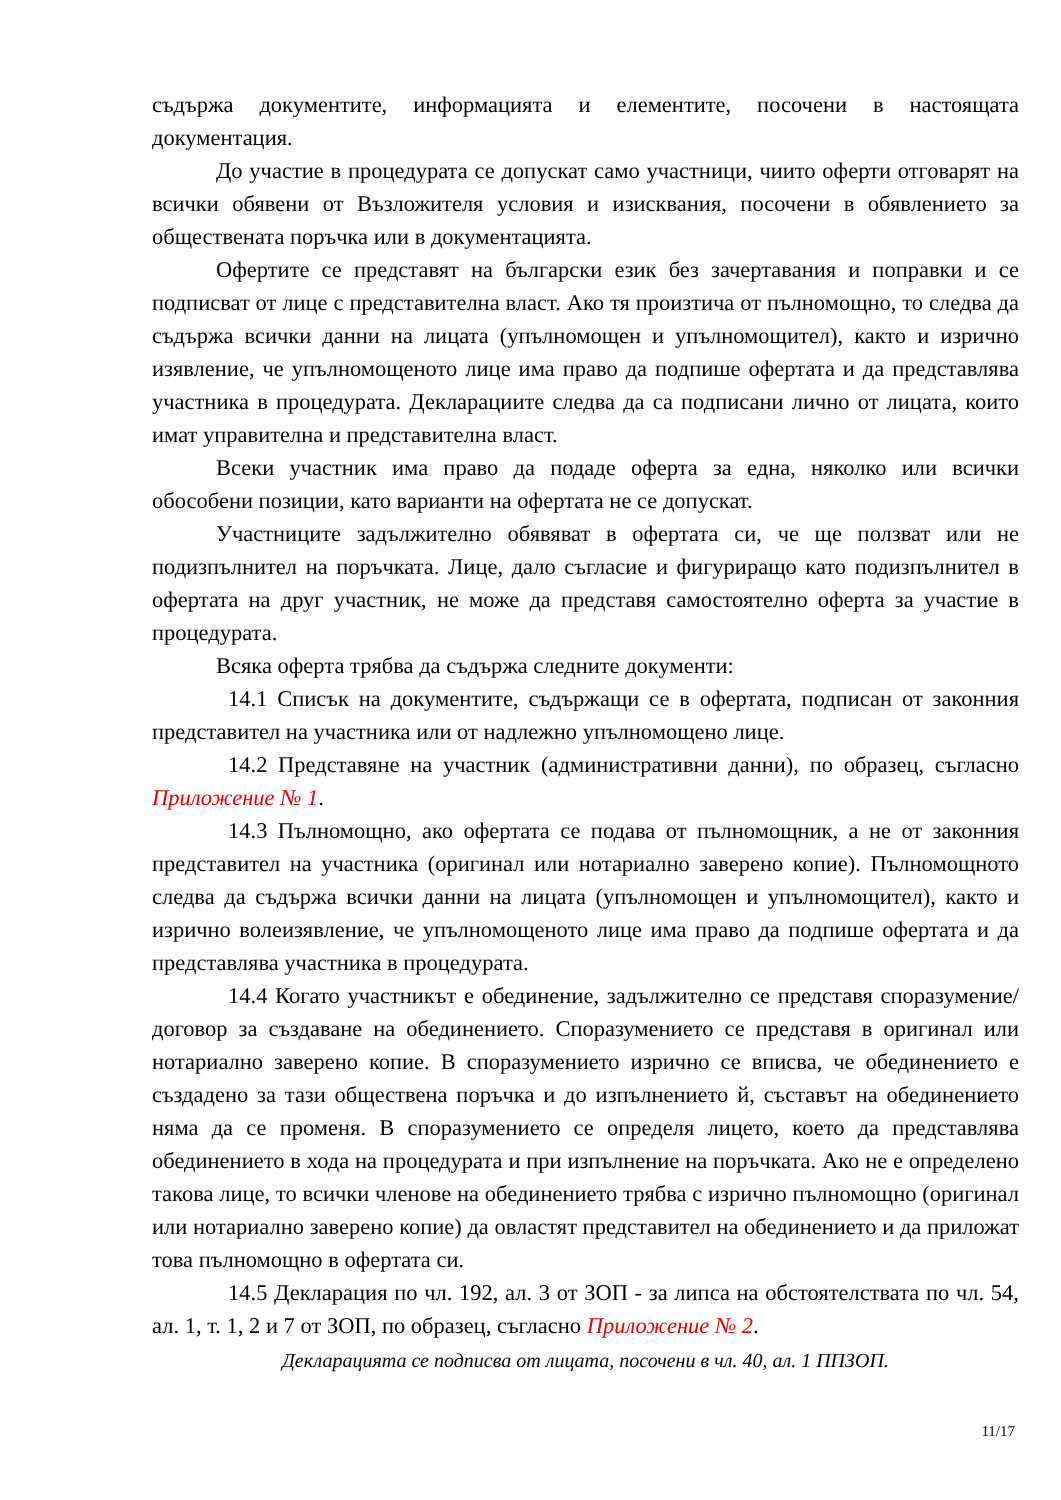съдържа документите, информацията и елементите, посочени в настоящата документация.
До участие в процедурата се допускат само участници, чиито оферти отговарят на всички обявени от Възложителя условия и изисквания, посочени в обявлението за обществената поръчка или в документацията.
Офертите се представят на български език без зачертавания и поправки и се подписват от лице с представителна власт. Ако тя произтича от пълномощно, то следва да съдържа всички данни на лицата (упълномощен и упълномощител), както и изрично изявление, че упълномощеното лице има право да подпише офертата и да представлява участника в процедурата. Декларациите следва да са подписани лично от лицата, които имат управителна и представителна власт.
Всеки участник има право да подаде оферта за една, няколко или всички обособени позиции, като варианти на офертата не се допускат.
Участниците задължително обявяват в офертата си, че ще ползват или не подизпълнител на поръчката. Лице, дало съгласие и фигуриращо като подизпълнител в офертата на друг участник, не може да представя самостоятелно оферта за участие в процедурата.
Всяка оферта трябва да съдържа следните документи:
14.1 Списък на документите, съдържащи се в офертата, подписан от законния представител на участника или от надлежно упълномощено лице.
14.2 Представяне на участник (административни данни), по образец, съгласно Приложение № 1.
14.3 Пълномощно, ако офертата се подава от пълномощник, а не от законния представител на участника (оригинал или нотариално заверено копие). Пълномощното следва да съдържа всички данни на лицата (упълномощен и упълномощител), както и изрично волеизявление, че упълномощеното лице има право да подпише офертата и да представлява участника в процедурата.
14.4 Когато участникът е обединение, задължително се представя споразумение/договор за създаване на обединението. Споразумението се представя в оригинал или нотариално заверено копие. В споразумението изрично се вписва, че обединението е създадено за тази обществена поръчка и до изпълнението й, съставът на обединението няма да се променя. В споразумението се определя лицето, което да представлява обединението в хода на процедурата и при изпълнение на поръчката. Ако не е определено такова лице, то всички членове на обединението трябва с изрично пълномощно (оригинал или нотариално заверено копие) да овластят представител на обединението и да приложат това пълномощно в офертата си.
14.5 Декларация по чл. 192, ал. 3 от ЗОП - за липса на обстоятелствата по чл. 54, ал. 1, т. 1, 2 и 7 от ЗОП, по образец, съгласно Приложение № 2.
Декларацията се подписва от лицата, посочени в чл. 40, ал. 1 ППЗОП.
11/17